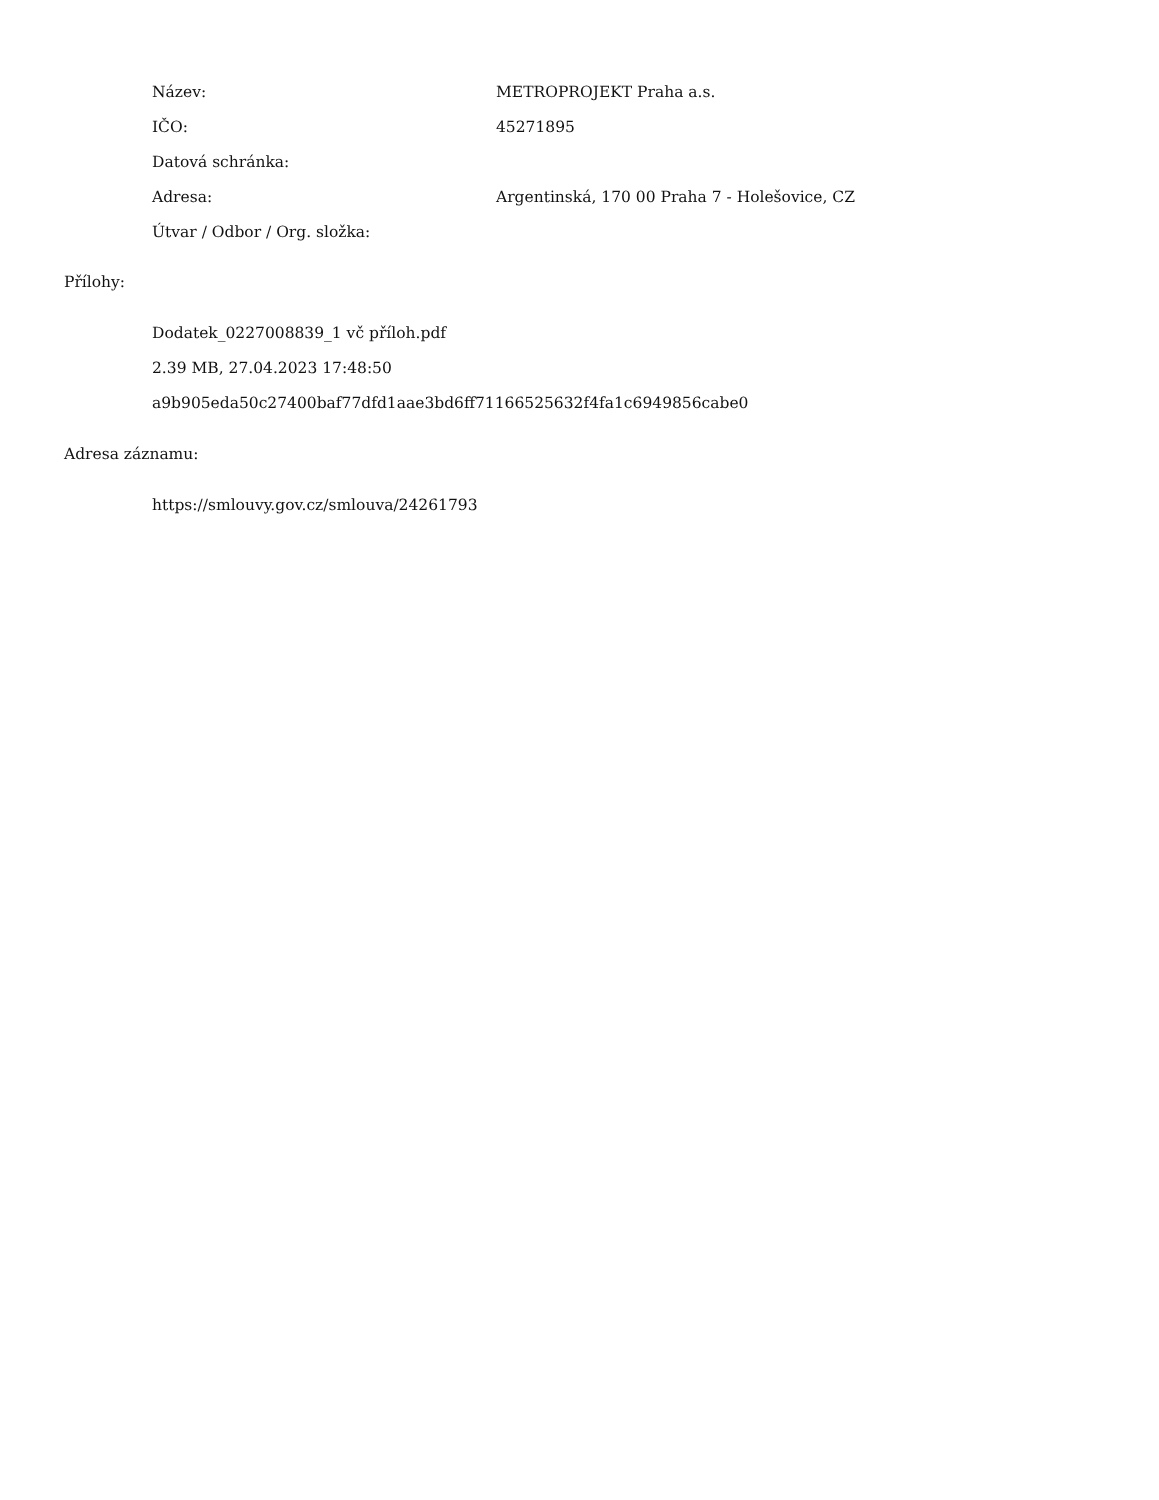| Název: | METROPROJEKT Praha a.s. |
| IČO: | 45271895 |
| Datová schránka: | |
| Adresa: | Argentinská, 170 00 Praha 7 - Holešovice, CZ |
| Útvar / Odbor / Org. složka: | |
Přílohy:
Dodatek_0227008839_1 vč příloh.pdf
2.39 MB, 27.04.2023 17:48:50
a9b905eda50c27400baf77dfd1aae3bd6ff71166525632f4fa1c6949856cabe0
Adresa záznamu:
https://smlouvy.gov.cz/smlouva/24261793